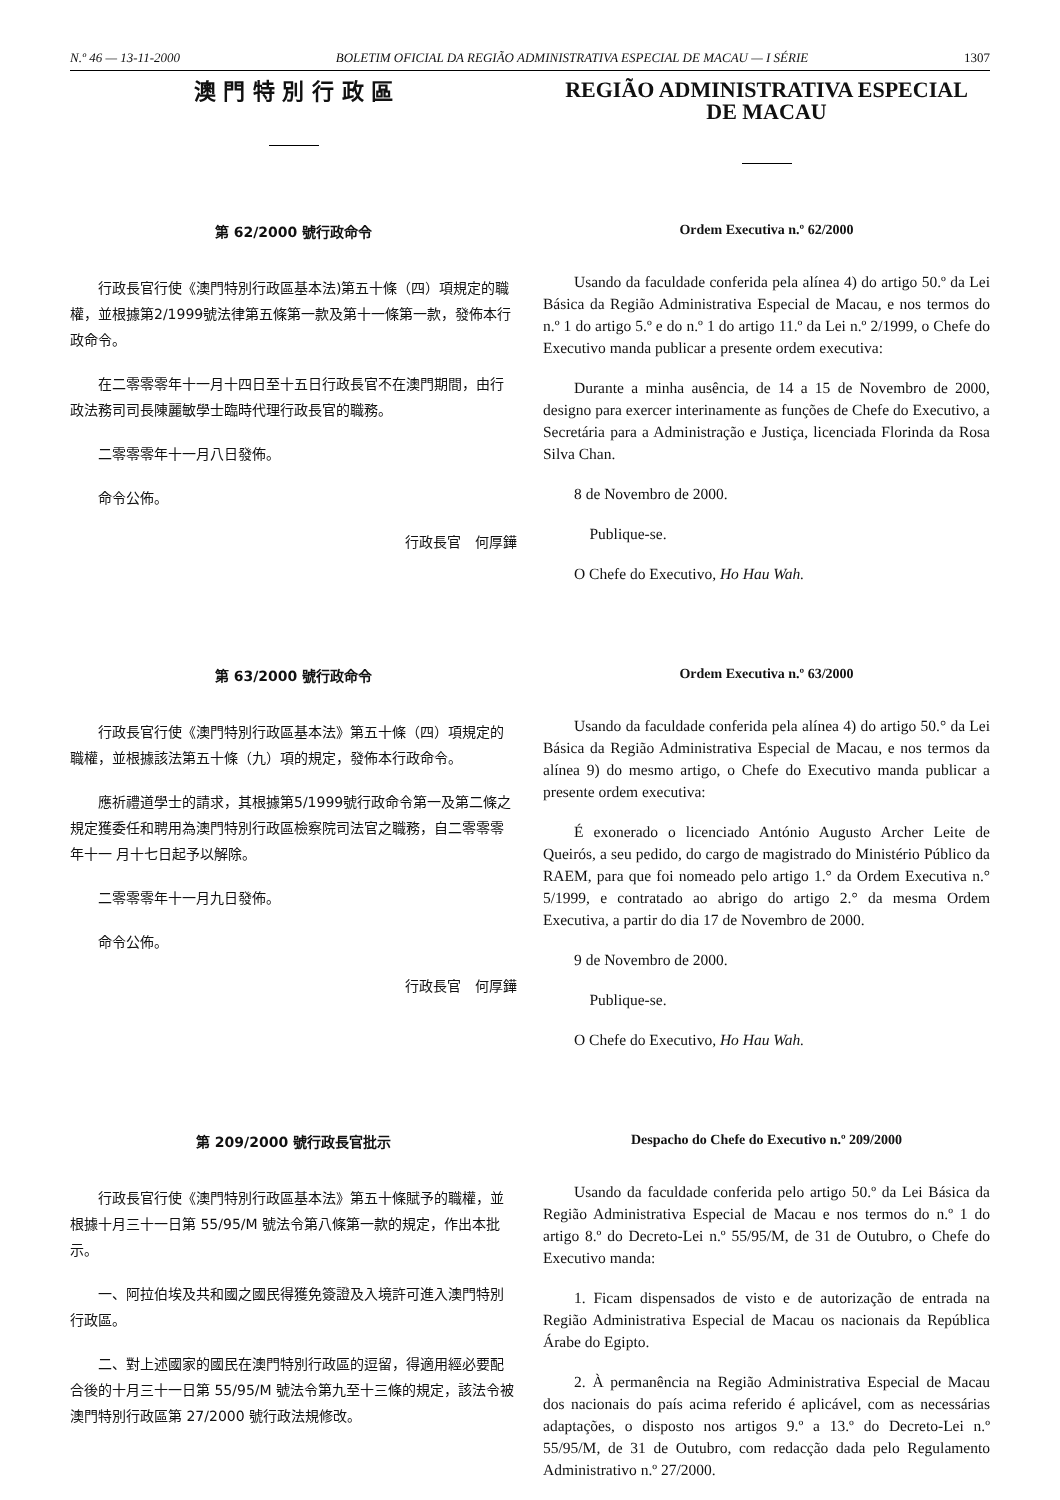N.º 46 — 13-11-2000 BOLETIM OFICIAL DA REGIÃO ADMINISTRATIVA ESPECIAL DE MACAU — I SÉRIE 1307
澳 門 特 別 行 政 區
REGIÃO ADMINISTRATIVA ESPECIAL
DE MACAU
第 62/2000 號行政命令
行政長官行使《澳門特別行政區基本法)第五十條（四）項規定的職權，並根據第2/1999號法律第五條第一款及第十一條第一款，發佈本行政命令。
在二零零零年十一月十四日至十五日行政長官不在澳門期間，由行政法務司司長陳麗敏學士臨時代理行政長官的職務。
二零零零年十一月八日發佈。
命令公佈。
行政長官　何厚鏵
Ordem Executiva n.º 62/2000
Usando da faculdade conferida pela alínea 4) do artigo 50.º da Lei Básica da Região Administrativa Especial de Macau, e nos termos do n.º 1 do artigo 5.º e do n.º 1 do artigo 11.º da Lei n.º 2/1999, o Chefe do Executivo manda publicar a presente ordem executiva:
Durante a minha ausência, de 14 a 15 de Novembro de 2000, designo para exercer interinamente as funções de Chefe do Executivo, a Secretária para a Administração e Justiça, licenciada Florinda da Rosa Silva Chan.
8 de Novembro de 2000.
Publique-se.
O Chefe do Executivo, Ho Hau Wah.
第 63/2000 號行政命令
行政長官行使《澳門特別行政區基本法》第五十條（四）項規定的職權，並根據該法第五十條（九）項的規定，發佈本行政命令。
應祈禮道學士的請求，其根據第5/1999號行政命令第一及第二條之規定獲委任和聘用為澳門特別行政區檢察院司法官之職務，自二零零零年十一 月十七日起予以解除。
二零零零年十一月九日發佈。
命令公佈。
行政長官　何厚鏵
Ordem Executiva n.º 63/2000
Usando da faculdade conferida pela alínea 4) do artigo 50.° da Lei Básica da Região Administrativa Especial de Macau, e nos termos da alínea 9) do mesmo artigo, o Chefe do Executivo manda publicar a presente ordem executiva:
É exonerado o licenciado António Augusto Archer Leite de Queirós, a seu pedido, do cargo de magistrado do Ministério Público da RAEM, para que foi nomeado pelo artigo 1.° da Ordem Executiva n.° 5/1999, e contratado ao abrigo do artigo 2.° da mesma Ordem Executiva, a partir do dia 17 de Novembro de 2000.
9 de Novembro de 2000.
Publique-se.
O Chefe do Executivo, Ho Hau Wah.
第 209/2000 號行政長官批示
行政長官行使《澳門特別行政區基本法》第五十條賦予的職權，並根據十月三十一日第 55/95/M 號法令第八條第一款的規定，作出本批示。
一、阿拉伯埃及共和國之國民得獲免簽證及入境許可進入澳門特別行政區。
二、對上述國家的國民在澳門特別行政區的逗留，得適用經必要配合後的十月三十一日第 55/95/M 號法令第九至十三條的規定，該法令被澳門特別行政區第 27/2000 號行政法規修改。
Despacho do Chefe do Executivo n.º 209/2000
Usando da faculdade conferida pelo artigo 50.º da Lei Básica da Região Administrativa Especial de Macau e nos termos do n.º 1 do artigo 8.º do Decreto-Lei n.º 55/95/M, de 31 de Outubro, o Chefe do Executivo manda:
1. Ficam dispensados de visto e de autorização de entrada na Região Administrativa Especial de Macau os nacionais da República Árabe do Egipto.
2. À permanência na Região Administrativa Especial de Macau dos nacionais do país acima referido é aplicável, com as necessárias adaptações, o disposto nos artigos 9.º a 13.º do Decreto-Lei n.º 55/95/M, de 31 de Outubro, com redacção dada pelo Regulamento Administrativo n.º 27/2000.